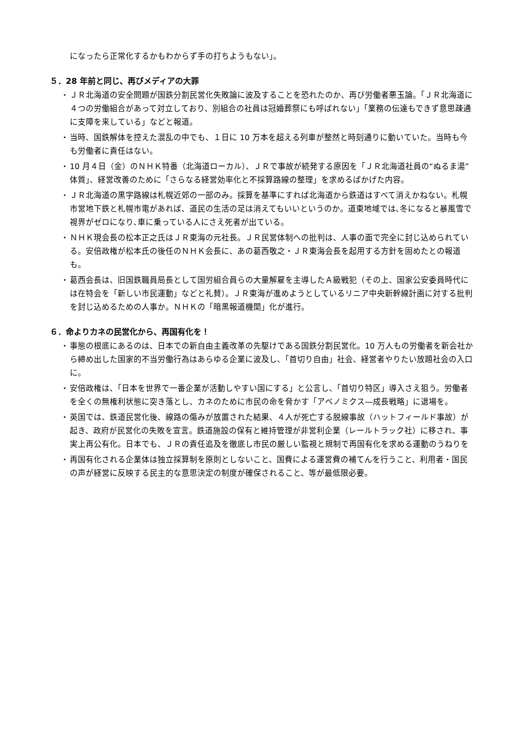になったら正常化するかもわからず手の打ちようもない」。
５．28 年前と同じ、再びメディアの大罪
・ ＪＲ北海道の安全問題が国鉄分割民営化失敗論に波及することを恐れたのか、再び労働者悪玉論。「ＪＲ北海道に４つの労働組合があって対立しており、別組合の社員は冠婚葬祭にも呼ばれない」「業務の伝達もできず意思疎通に支障を来している」などと報道。
・ 当時、国鉄解体を控えた混乱の中でも、１日に 10 万本を超える列車が整然と時刻通りに動いていた。当時も今も労働者に責任はない。
・ 10 月４日（金）のＮＨＫ特番（北海道ローカル）、ＪＲで事故が続発する原因を「ＪＲ北海道社員の“ぬるま湯”体質」、経営改善のために「さらなる経営効率化と不採算路線の整理」を求めるばかげた内容。
・ ＪＲ北海道の黒字路線は札幌近郊の一部のみ。採算を基準にすれば北海道から鉄道はすべて消えかねない。札幌市営地下鉄と札幌市電があれば、道民の生活の足は消えてもいいというのか。道東地域では､冬になると暴風雪で視界がゼロになり､車に乗っている人にさえ死者が出ている。
・ ＮＨＫ現会長の松本正之氏はＪＲ東海の元社長。ＪＲ民営体制への批判は、人事の面で完全に封じ込められている。安倍政権が松本氏の後任のＮＨＫ会長に、あの葛西敬之・ＪＲ東海会長を起用する方針を固めたとの報道も。
・ 葛西会長は、旧国鉄職員局長として国労組合員らの大量解雇を主導したＡ級戦犯（その上、国家公安委員時代には在特会を「新しい市民運動」などと礼賛）。ＪＲ東海が進めようとしているリニア中央新幹線計画に対する批判を封じ込めるための人事か。ＮＨＫの「暗黒報道機関」化が進行。
６．命よりカネの民営化から、再国有化を！
・ 事態の根底にあるのは、日本での新自由主義改革の先駆けである国鉄分割民営化。10 万人もの労働者を新会社から締め出した国家的不当労働行為はあらゆる企業に波及し､「首切り自由」社会、経営者やりたい放題社会の入口に。
・ 安倍政権は、「日本を世界で一番企業が活動しやすい国にする」と公言し、「首切り特区」導入さえ狙う。労働者を全くの無権利状態に突き落とし、カネのために市民の命を脅かす「アベノミクス―成長戦略」に退場を。
・ 英国では、鉄道民営化後、線路の傷みが放置された結果、４人が死亡する脱線事故（ハットフィールド事故）が起き、政府が民営化の失敗を宣言。鉄道施設の保有と維持管理が非営利企業（レールトラック社）に移され、事実上再公有化。日本でも、ＪＲの責任追及を徹底し市民の厳しい監視と規制で再国有化を求める運動のうねりを
・ 再国有化される企業体は独立採算制を原則としないこと、国費による運営費の補てんを行うこと、利用者・国民の声が経営に反映する民主的な意思決定の制度が確保されること、等が最低限必要。